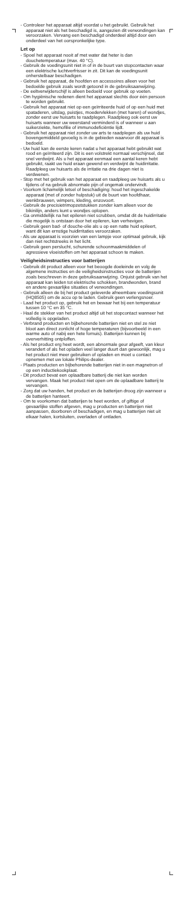- Controleer het apparaat altijd voordat u het gebruikt. Gebruik het apparaat niet als het beschadigd is, aangezien dit verwondingen kan veroorzaken. Vervang een beschadigd onderdeel altijd door een onderdeel van het oorspronkelijke type.
Let op
- Spoel het apparaat nooit af met water dat heter is dan douchetemperatuur (max. 40 °C).
- Gebruik de voedingsunit niet in of in de buurt van stopcontacten waar een elektrische luchtverfrisser in zit. Dit kan de voedingsunit onherstelbaar beschadigen.
- Gebruik het apparaat, de hoofden en accessoires alleen voor het bedoelde gebruik zoals wordt getoond in de gebruiksaanwijzing.
- De eeltverwijderschijf is alleen bedoeld voor gebruik op voeten.
- Om hygiënische redenen dient het apparaat slechts door één persoon te worden gebruikt.
- Gebruik het apparaat niet op een geïrriteerde huid of op een huid met spataderen, uitslag, puistjes, moedervlekken (met haren) of wondjes, zonder eerst uw huisarts te raadplegen. Raadpleeg ook eerst uw huisarts wanneer uw weerstand verminderd is of wanneer u aan suikerziekte, hemofilie of immunodeficiëntie lijdt.
- Gebruik het apparaat niet zonder uw arts te raadplegen als uw huid bovengemiddeld gevoelig is in de gebieden waarvoor dit apparaat is bedoeld.
- Uw huid kan de eerste keren nadat u het apparaat hebt gebruikt wat rood en geïrriteerd zijn. Dit is een volstrekt normaal verschijnsel, dat snel verdwijnt. Als u het apparaat eenmaal een aantal keren hebt gebruikt, raakt uw huid eraan gewend en verdwijnt de huidirritatie. Raadpleeg uw huisarts als de irritatie na drie dagen niet is verdwenen.
- Stop met het gebruik van het apparaat en raadpleeg uw huisarts als u tijdens of na gebruik abnormale pijn of ongemak ondervindt.
- Voorkom lichamelijk letsel of beschadiging: houd het ingeschakelde apparaat (met of zonder hulpstuk) uit de buurt van hoofdhaar, wenkbrauwen, wimpers, kleding, enzovoort.
- Gebruik de precisietrimopzetstukken zonder kam alleen voor de bikinilijn, anders kunt u wondjes oplopen.
- Ga onmiddellijk na het epileren niet scrubben, omdat dit de huidirritatie die mogelijk is ontstaan door het epileren, kan verhevigen.
- Gebruik geen bad- of douche-olie als u op een natte huid epileert, want dit kan ernstige huidirritaties veroorzaken.
- Als uw apparaat is voorzien van een lampje voor optimaal gebruik, kijk dan niet rechtstreeks in het licht.
- Gebruik geen perslucht, schurende schoonmaakmiddelen of agressieve vloeistoffen om het apparaat schoon te maken.
Veiligheidsinstructies voor batterijen
- Gebruik dit product alleen voor het beoogde doeleinde en volg de algemene instructies en de veiligheidsinstructies voor de batterijen zoals beschreven in deze gebruiksaanwijzing. Onjuist gebruik van het apparaat kan leiden tot elektrische schokken, brandwonden, brand en andere gevaarlijke situaties of verwondingen.
- Gebruik alleen de bij het product geleverde afneembare voedingsunit (HQ8505) om de accu op te laden. Gebruik geen verlengsnoer.
- Laad het product op, gebruik het en bewaar het bij een temperatuur tussen 10 °C en 35 °C.
- Haal de stekker van het product altijd uit het stopcontact wanneer het volledig is opgeladen.
- Verbrand producten en bijbehorende batterijen niet en stel ze niet bloot aan direct zonlicht of hoge temperaturen (bijvoorbeeld in een warme auto of nabij een hete fornuis). Batterijen kunnen bij oververhitting ontploffen.
- Als het product erg heet wordt, een abnormale geur afgeeft, van kleur verandert of als het opladen veel langer duurt dan gewoonlijk, mag u het product niet meer gebruiken of opladen en moet u contact opnemen met uw lokale Philips-dealer.
- Plaats producten en bijbehorende batterijen niet in een magnetron of op een inductiekookplaat.
- Dit product bevat een oplaadbare batterij die niet kan worden vervangen. Maak het product niet open om de oplaadbare batterij te vervangen.
- Zorg dat uw handen, het product en de batterijen droog zijn wanneer u de batterijen hanteert.
- Om te voorkomen dat batterijen te heet worden, of giftige of gevaarlijke stoffen afgeven, mag u producten en batterijen niet aanpassen, doorboren of beschadigen, en mag u batterijen niet uit elkaar halen, kortsluiten, overladen of ontladen.